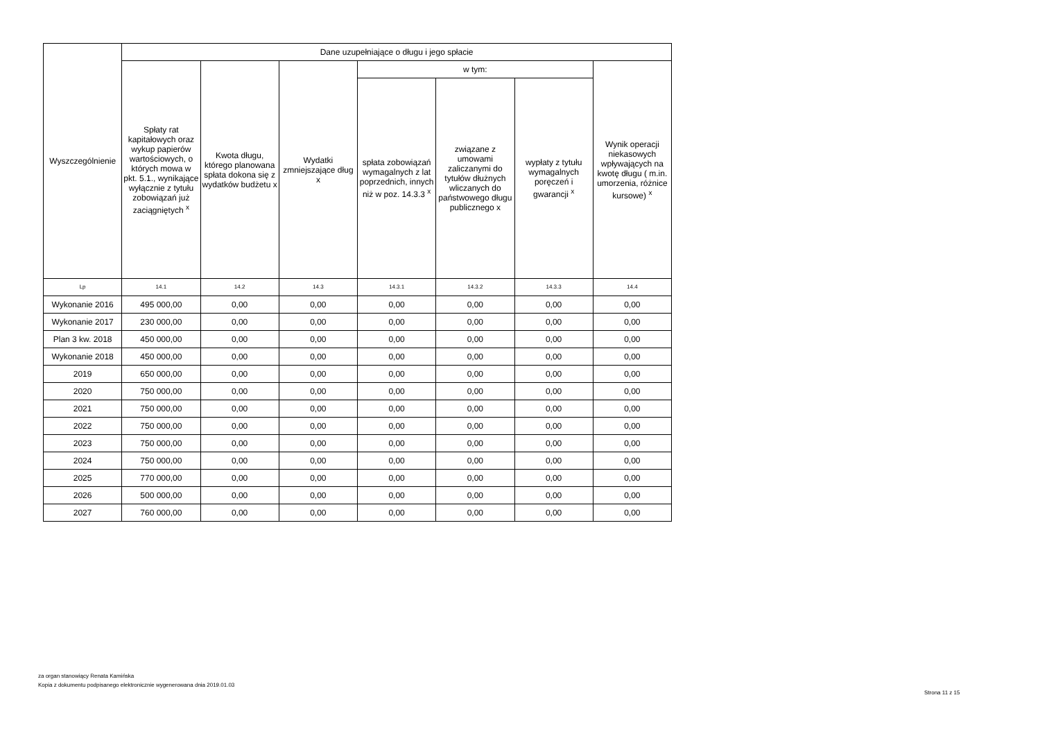| Wyszczególnienie | Dane uzupełniające o długu i jego spłacie | | | | | | |
| --- | --- | --- | --- | --- | --- | --- | --- |
| | Spłaty rat kapitałowych oraz wykup papierów wartościowych, o których mowa w pkt. 5.1., wynikające wyłącznie z tytułu zobowiązań już zaciągniętych <sup>x</sup> | Kwota długu, którego planowana spłata dokona się z wydatków budżetu x | Wydatki zmniejszające dług x | w tym: | | | Wynik operacji niekasowych wpływających na kwotę długu ( m.in. umorzenia, różnice kursowe) <sup>x</sup> |
| | | | | spłata zobowiązań wymagalnych z lat poprzednich, innych niż w poz. 14.3.3 <sup>x</sup> | związane z umowami zaliczanymi do tytułów dłużnych wliczanych do państwowego długu publicznego x | wypłaty z tytułu wymagalnych poręczeń i gwarancji <sup>x</sup> | |
| Lp | 14.1 | 14.2 | 14.3 | 14.3.1 | 14.3.2 | 14.3.3 | 14.4 |
| Wykonanie 2016 | 495 000,00 | 0,00 | 0,00 | 0,00 | 0,00 | 0,00 | 0,00 |
| Wykonanie 2017 | 230 000,00 | 0,00 | 0,00 | 0,00 | 0,00 | 0,00 | 0,00 |
| Plan 3 kw. 2018 | 450 000,00 | 0,00 | 0,00 | 0,00 | 0,00 | 0,00 | 0,00 |
| Wykonanie 2018 | 450 000,00 | 0,00 | 0,00 | 0,00 | 0,00 | 0,00 | 0,00 |
| 2019 | 650 000,00 | 0,00 | 0,00 | 0,00 | 0,00 | 0,00 | 0,00 |
| 2020 | 750 000,00 | 0,00 | 0,00 | 0,00 | 0,00 | 0,00 | 0,00 |
| 2021 | 750 000,00 | 0,00 | 0,00 | 0,00 | 0,00 | 0,00 | 0,00 |
| 2022 | 750 000,00 | 0,00 | 0,00 | 0,00 | 0,00 | 0,00 | 0,00 |
| 2023 | 750 000,00 | 0,00 | 0,00 | 0,00 | 0,00 | 0,00 | 0,00 |
| 2024 | 750 000,00 | 0,00 | 0,00 | 0,00 | 0,00 | 0,00 | 0,00 |
| 2025 | 770 000,00 | 0,00 | 0,00 | 0,00 | 0,00 | 0,00 | 0,00 |
| 2026 | 500 000,00 | 0,00 | 0,00 | 0,00 | 0,00 | 0,00 | 0,00 |
| 2027 | 760 000,00 | 0,00 | 0,00 | 0,00 | 0,00 | 0,00 | 0,00 |
za organ stanowiący Renata Kamińska
Kopia z dokumentu podpisanego elektronicznie wygenerowana dnia 2019.01.03
Strona 11 z 15